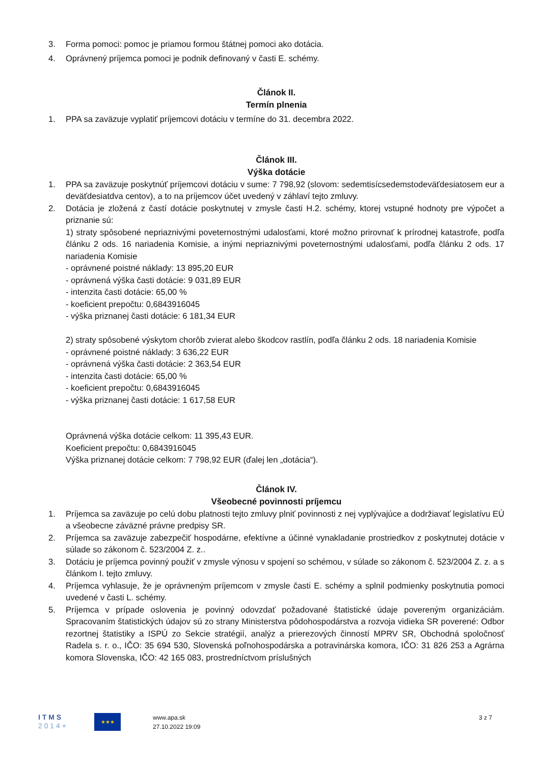3. Forma pomoci: pomoc je priamou formou štátnej pomoci ako dotácia.
4. Oprávnený príjemca pomoci je podnik definovaný v časti E. schémy.
Článok II.
Termín plnenia
1. PPA sa zaväzuje vyplatiť príjemcovi dotáciu v termíne do 31. decembra 2022.
Článok III.
Výška dotácie
1. PPA sa zaväzuje poskytnúť príjemcovi dotáciu v sume: 7 798,92 (slovom: sedemtisícsedemstodeväťdesiatosem eur a deväťdesiatdva centov), a to na príjemcov účet uvedený v záhlaví tejto zmluvy.
2. Dotácia je zložená z častí dotácie poskytnutej v zmysle časti H.2. schémy, ktorej vstupné hodnoty pre výpočet a priznanie sú:
1) straty spôsobené nepriaznivými poveternostnými udalosťami, ktoré možno prirovnať k prírodnej katastrofe, podľa článku 2 ods. 16 nariadenia Komisie, a inými nepriaznivými poveternostnými udalosťami, podľa článku 2 ods. 17 nariadenia Komisie
- oprávnené poistné náklady: 13 895,20 EUR
- oprávnená výška časti dotácie: 9 031,89 EUR
- intenzita časti dotácie: 65,00 %
- koeficient prepočtu: 0,6843916045
- výška priznanej časti dotácie: 6 181,34 EUR
2) straty spôsobené výskytom chorôb zvierat alebo škodcov rastlín, podľa článku 2 ods. 18 nariadenia Komisie
- oprávnené poistné náklady: 3 636,22 EUR
- oprávnená výška časti dotácie: 2 363,54 EUR
- intenzita časti dotácie: 65,00 %
- koeficient prepočtu: 0,6843916045
- výška priznanej časti dotácie: 1 617,58 EUR
Oprávnená výška dotácie celkom: 11 395,43 EUR.
Koeficient prepočtu: 0,6843916045
Výška priznanej dotácie celkom: 7 798,92 EUR (ďalej len „dotácia“).
Článok IV.
Všeobecné povinnosti príjemcu
1. Príjemca sa zaväzuje po celú dobu platnosti tejto zmluvy plniť povinnosti z nej vyplývajúce a dodržiavať legislatívu EÚ a všeobecne záväzné právne predpisy SR.
2. Príjemca sa zaväzuje zabezpečiť hospodárne, efektívne a účinné vynakladanie prostriedkov z poskytnutej dotácie v súlade so zákonom č. 523/2004 Z. z..
3. Dotáciu je príjemca povinný použiť v zmysle výnosu v spojení so schémou, v súlade so zákonom č. 523/2004 Z. z. a s článkom I. tejto zmluvy.
4. Príjemca vyhlasuje, že je oprávneným príjemcom v zmysle časti E. schémy a splnil podmienky poskytnutia pomoci uvedené v časti L. schémy.
5. Príjemca v prípade oslovenia je povinný odovzdať požadované štatistické údaje povereným organizáciám. Spracovaním štatistických údajov sú zo strany Ministerstva pôdohospodárstva a rozvoja vidieka SR poverené: Odbor rezortnej štatistiky a ISPÚ zo Sekcie stratégií, analýz a prierezových činností MPRV SR, Obchodná spoločnosť Radela s. r. o., IČO: 35 694 530, Slovenská poľnohospodárska a potravinárska komora, IČO: 31 826 253 a Agrárna komora Slovenska, IČO: 42 165 083, prostredníctvom príslušných
I T M S
2 0 1 4 +
★★★
www.apa.sk
27.10.2022 19:09
3 z 7